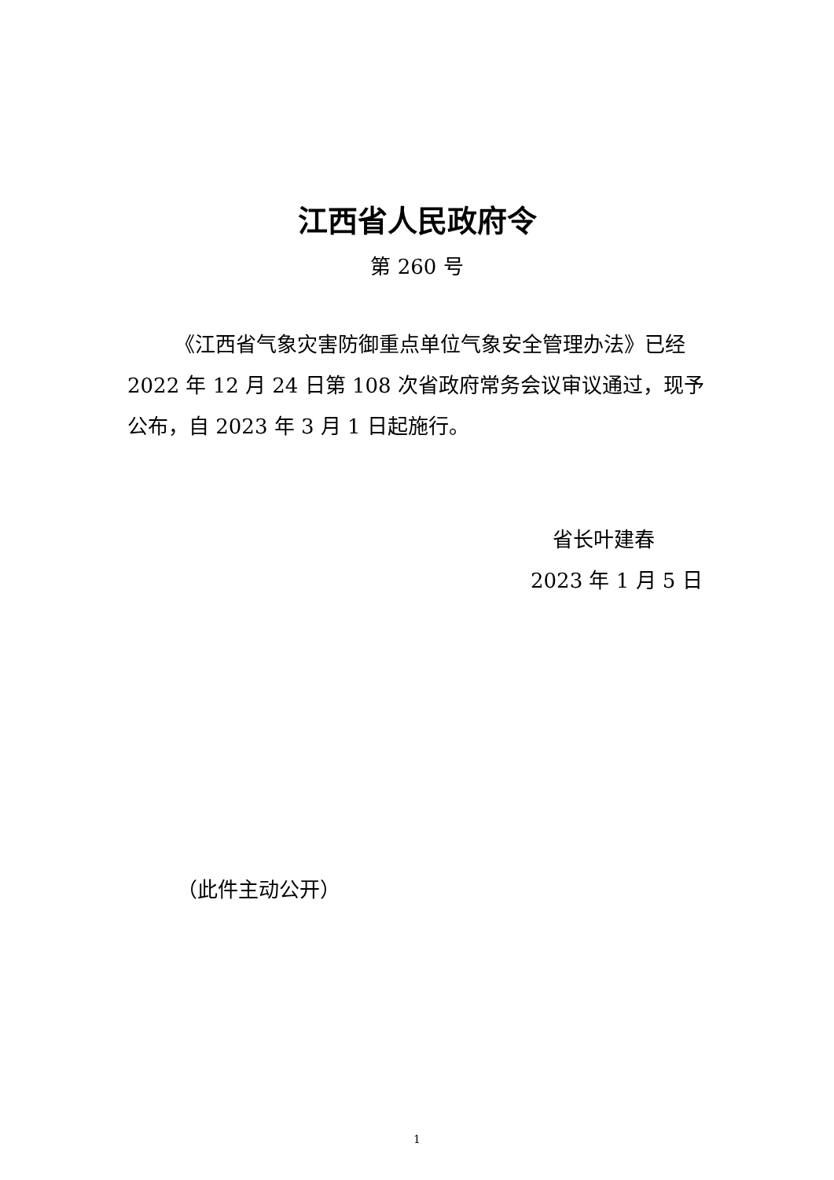江西省人民政府令
第 260 号
《江西省气象灾害防御重点单位气象安全管理办法》已经 2022 年 12 月 24 日第 108 次省政府常务会议审议通过，现予公布，自 2023 年 3 月 1 日起施行。
省长叶建春
2023 年 1 月 5 日
（此件主动公开）
1